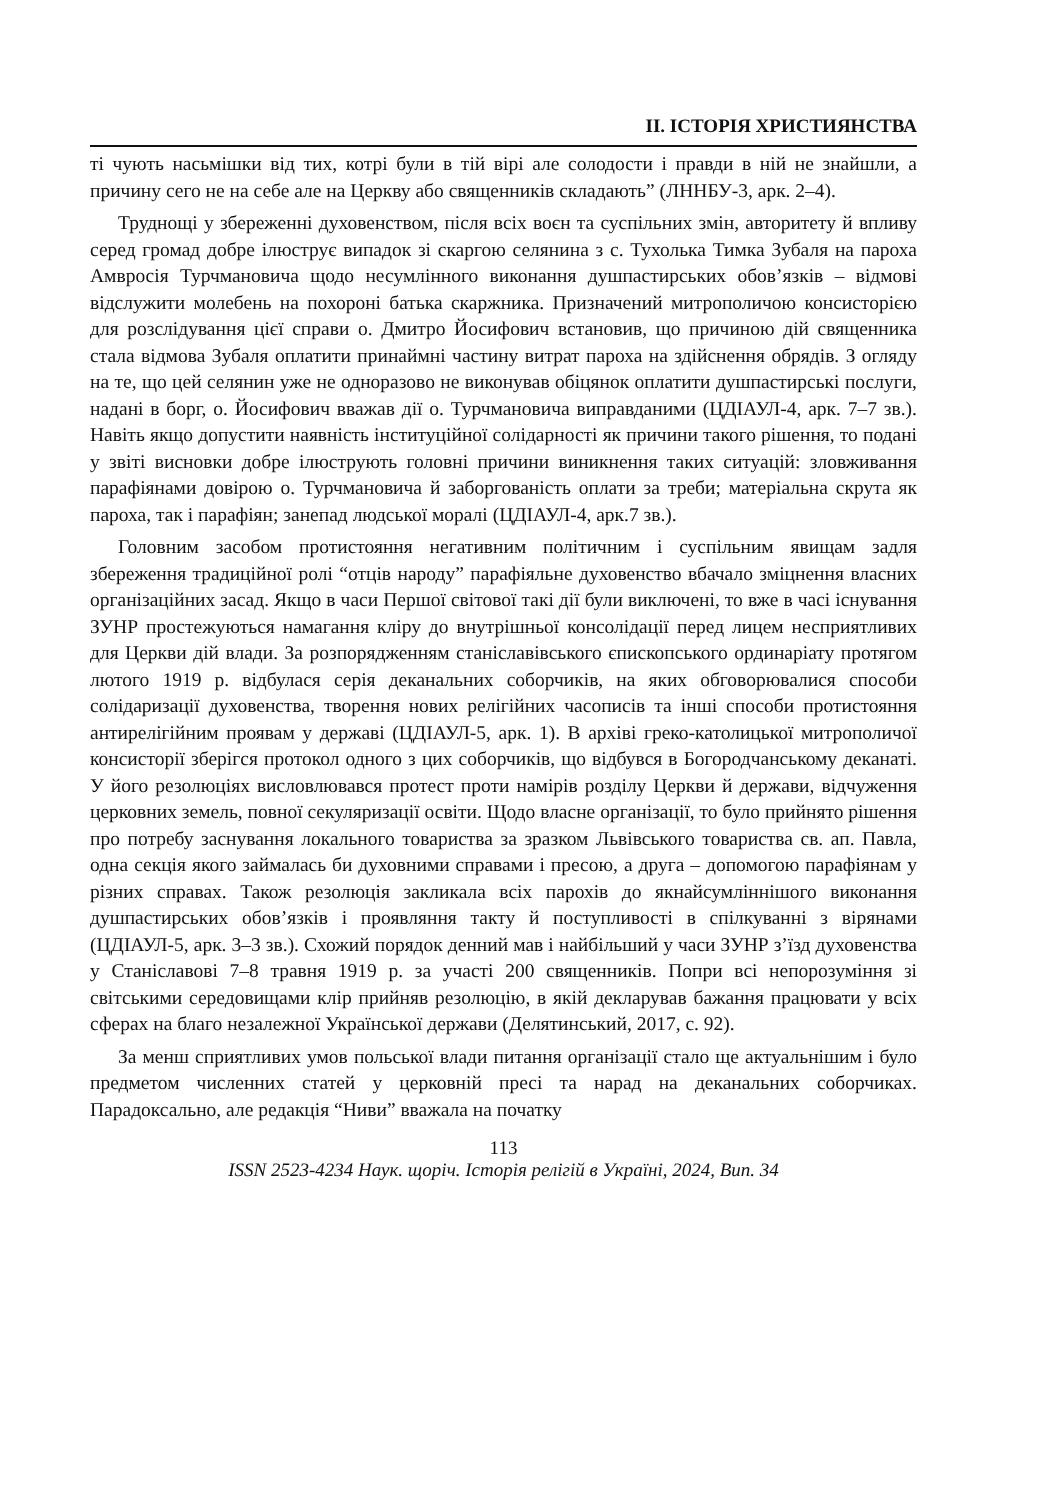II. ІСТОРІЯ ХРИСТИЯНСТВА
ті чують насьмішки від тих, котрі були в тій вірі але солодости і правди в ній не знайшли, а причину сего не на себе але на Церкву або священників складають” (ЛННБУ-3, арк. 2–4).
Труднощі у збереженні духовенством, після всіх воєн та суспільних змін, авторитету й впливу серед громад добре ілюструє випадок зі скаргою селянина з с. Тухолька Тимка Зубаля на пароха Амвросія Турчмановича щодо несумлінного виконання душпастирських обов’язків – відмові відслужити молебень на похороні батька скаржника. Призначений митрополичою консисторією для розслідування цієї справи о. Дмитро Йосифович встановив, що причиною дій священника стала відмова Зубаля оплатити принаймні частину витрат пароха на здійснення обрядів. З огляду на те, що цей селянин уже не одноразово не виконував обіцянок оплатити душпастирські послуги, надані в борг, о. Йосифович вважав дії о. Турчмановича виправданими (ЦДІАУЛ-4, арк. 7–7 зв.). Навіть якщо допустити наявність інституційної солідарності як причини такого рішення, то подані у звіті висновки добре ілюструють головні причини виникнення таких ситуацій: зловживання парафіянами довірою о. Турчмановича й заборгованість оплати за треби; матеріальна скрута як пароха, так і парафіян; занепад людської моралі (ЦДІАУЛ-4, арк.7 зв.).
Головним засобом протистояння негативним політичним і суспільним явищам задля збереження традиційної ролі “отців народу” парафіяльне духовенство вбачало зміцнення власних організаційних засад. Якщо в часи Першої світової такі дії були виключені, то вже в часі існування ЗУНР простежуються намагання кліру до внутрішньої консолідації перед лицем несприятливих для Церкви дій влади. За розпорядженням станіславівського єпископського ординаріату протягом лютого 1919 р. відбулася серія деканальних соборчиків, на яких обговорювалися способи солідаризації духовенства, творення нових релігійних часописів та інші способи протистояння антирелігійним проявам у державі (ЦДІАУЛ-5, арк. 1). В архіві греко-католицької митрополичої консисторії зберігся протокол одного з цих соборчиків, що відбувся в Богородчанському деканаті. У його резолюціях висловлювався протест проти намірів розділу Церкви й держави, відчуження церковних земель, повної секуляризації освіти. Щодо власне організації, то було прийнято рішення про потребу заснування локального товариства за зразком Львівського товариства св. ап. Павла, одна секція якого займалась би духовними справами і пресою, а друга – допомогою парафіянам у різних справах. Також резолюція закликала всіх парохів до якнайсумліннішого виконання душпастирських обов’язків і проявляння такту й поступливості в спілкуванні з вірянами (ЦДІАУЛ-5, арк. 3–3 зв.). Схожий порядок денний мав і найбільший у часи ЗУНР з’їзд духовенства у Станіславові 7–8 травня 1919 р. за участі 200 священників. Попри всі непорозуміння зі світськими середовищами клір прийняв резолюцію, в якій декларував бажання працювати у всіх сферах на благо незалежної Української держави (Делятинський, 2017, с. 92).
За менш сприятливих умов польської влади питання організації стало ще актуальнішим і було предметом численних статей у церковній пресі та нарад на деканальних соборчиках. Парадоксально, але редакція “Ниви” вважала на початку
113
ISSN 2523-4234 Наук. щоріч. Історія релігій в Україні, 2024, Вип. 34